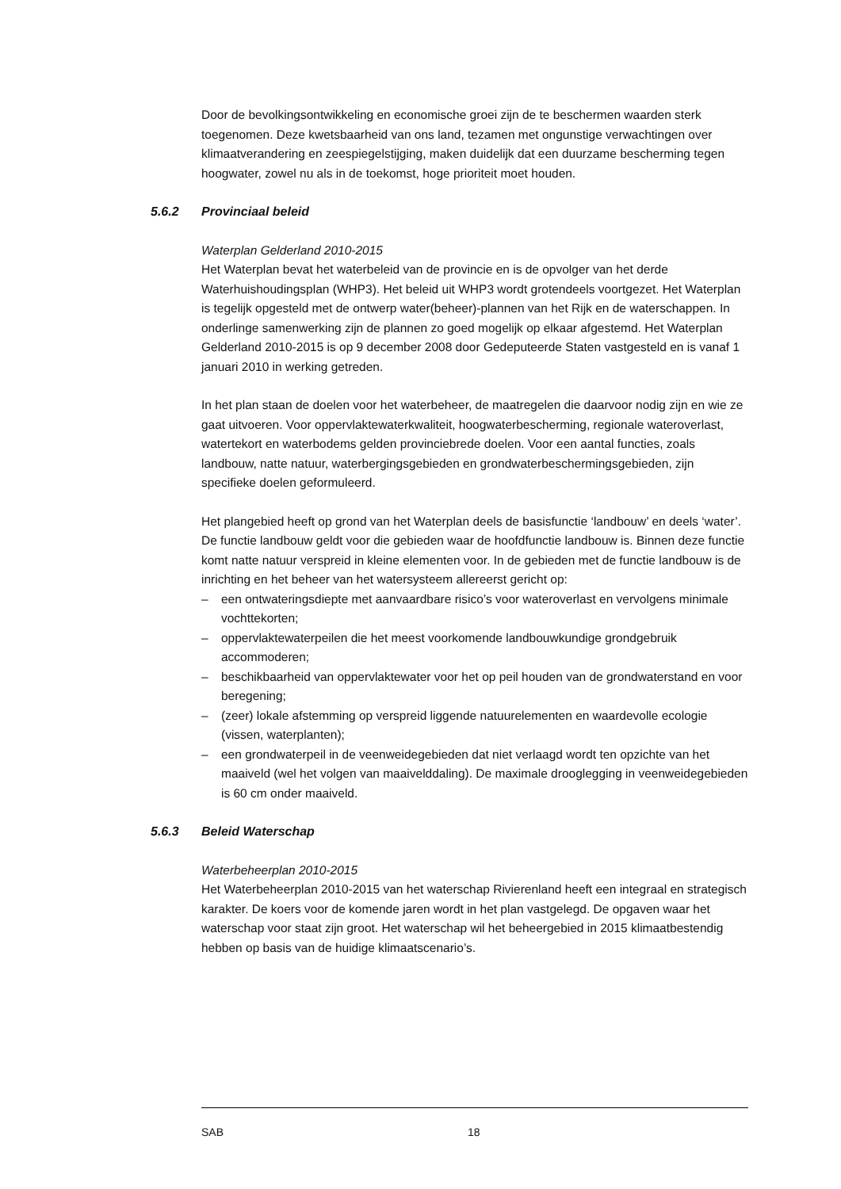Door de bevolkingsontwikkeling en economische groei zijn de te beschermen waarden sterk toegenomen. Deze kwetsbaarheid van ons land, tezamen met ongunstige verwachtingen over klimaatverandering en zeespiegelstijging, maken duidelijk dat een duurzame bescherming tegen hoogwater, zowel nu als in de toekomst, hoge prioriteit moet houden.
5.6.2 Provinciaal beleid
Waterplan Gelderland 2010-2015
Het Waterplan bevat het waterbeleid van de provincie en is de opvolger van het derde Waterhuishoudingsplan (WHP3). Het beleid uit WHP3 wordt grotendeels voortgezet. Het Waterplan is tegelijk opgesteld met de ontwerp water(beheer)-plannen van het Rijk en de waterschappen. In onderlinge samenwerking zijn de plannen zo goed mogelijk op elkaar afgestemd. Het Waterplan Gelderland 2010-2015 is op 9 december 2008 door Gedeputeerde Staten vastgesteld en is vanaf 1 januari 2010 in werking getreden.
In het plan staan de doelen voor het waterbeheer, de maatregelen die daarvoor nodig zijn en wie ze gaat uitvoeren. Voor oppervlaktewaterkwaliteit, hoogwaterbescherming, regionale wateroverlast, watertekort en waterbodems gelden provinciebrede doelen. Voor een aantal functies, zoals landbouw, natte natuur, waterbergingsgebieden en grondwaterbeschermingsgebieden, zijn specifieke doelen geformuleerd.
Het plangebied heeft op grond van het Waterplan deels de basisfunctie ‘landbouw’ en deels ‘water’.
De functie landbouw geldt voor die gebieden waar de hoofdfunctie landbouw is. Binnen deze functie komt natte natuur verspreid in kleine elementen voor. In de gebieden met de functie landbouw is de inrichting en het beheer van het watersysteem allereerst gericht op:
– een ontwateringsdiepte met aanvaardbare risico’s voor wateroverlast en vervolgens minimale vochttekorten;
– oppervlaktewaterpeilen die het meest voorkomende landbouwkundige grondgebruik accommoderen;
– beschikbaarheid van oppervlaktewater voor het op peil houden van de grondwaterstand en voor beregening;
– (zeer) lokale afstemming op verspreid liggende natuurelementen en waardevolle ecologie (vissen, waterplanten);
– een grondwaterpeil in de veenweidegebieden dat niet verlaagd wordt ten opzichte van het maaiveld (wel het volgen van maaivelddaling). De maximale drooglegging in veenweidegebieden is 60 cm onder maaiveld.
5.6.3 Beleid Waterschap
Waterbeheerplan 2010-2015
Het Waterbeheerplan 2010-2015 van het waterschap Rivierenland heeft een integraal en strategisch karakter. De koers voor de komende jaren wordt in het plan vastgelegd. De opgaven waar het waterschap voor staat zijn groot. Het waterschap wil het beheergebied in 2015 klimaatbestendig hebben op basis van de huidige klimaatscenario’s.
SAB 18